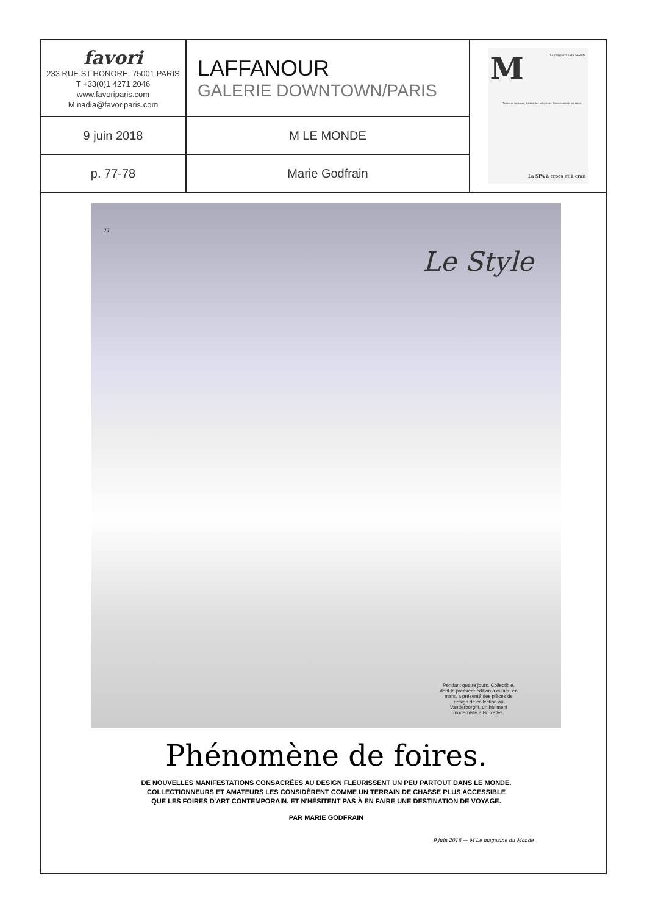| favori 233 RUE ST HONORE, 75001 PARIS T +33(0)1 4271 2046 www.favoriparis.com M nadia@favoriparis.com | LAFFANOUR GALERIE DOWNTOWN/PARIS | M Le magazine du Monde Tensions internes, baisse des adoptions, licenciements en série... La SPA à crocs et à cran |
| 9 juin 2018 | M LE MONDE | |
| p. 77-78 | Marie Godfrain | |
77
Le Style
Pendant quatre jours, Collectible, dont la première édition a eu lieu en mars, a présenté des pièces de design de collection au Vanderborght, un bâtiment moderniste à Bruxelles.
Phénomène de foires.
DE NOUVELLES MANIFESTATIONS CONSACRÉES AU DESIGN FLEURISSENT UN PEU PARTOUT DANS LE MONDE.
COLLECTIONNEURS ET AMATEURS LES CONSIDÈRENT COMME UN TERRAIN DE CHASSE PLUS ACCESSIBLE
QUE LES FOIRES D'ART CONTEMPORAIN. ET N'HÉSITENT PAS À EN FAIRE UNE DESTINATION DE VOYAGE.
PAR MARIE GODFRAIN
9 juin 2018 — M Le magazine du Monde